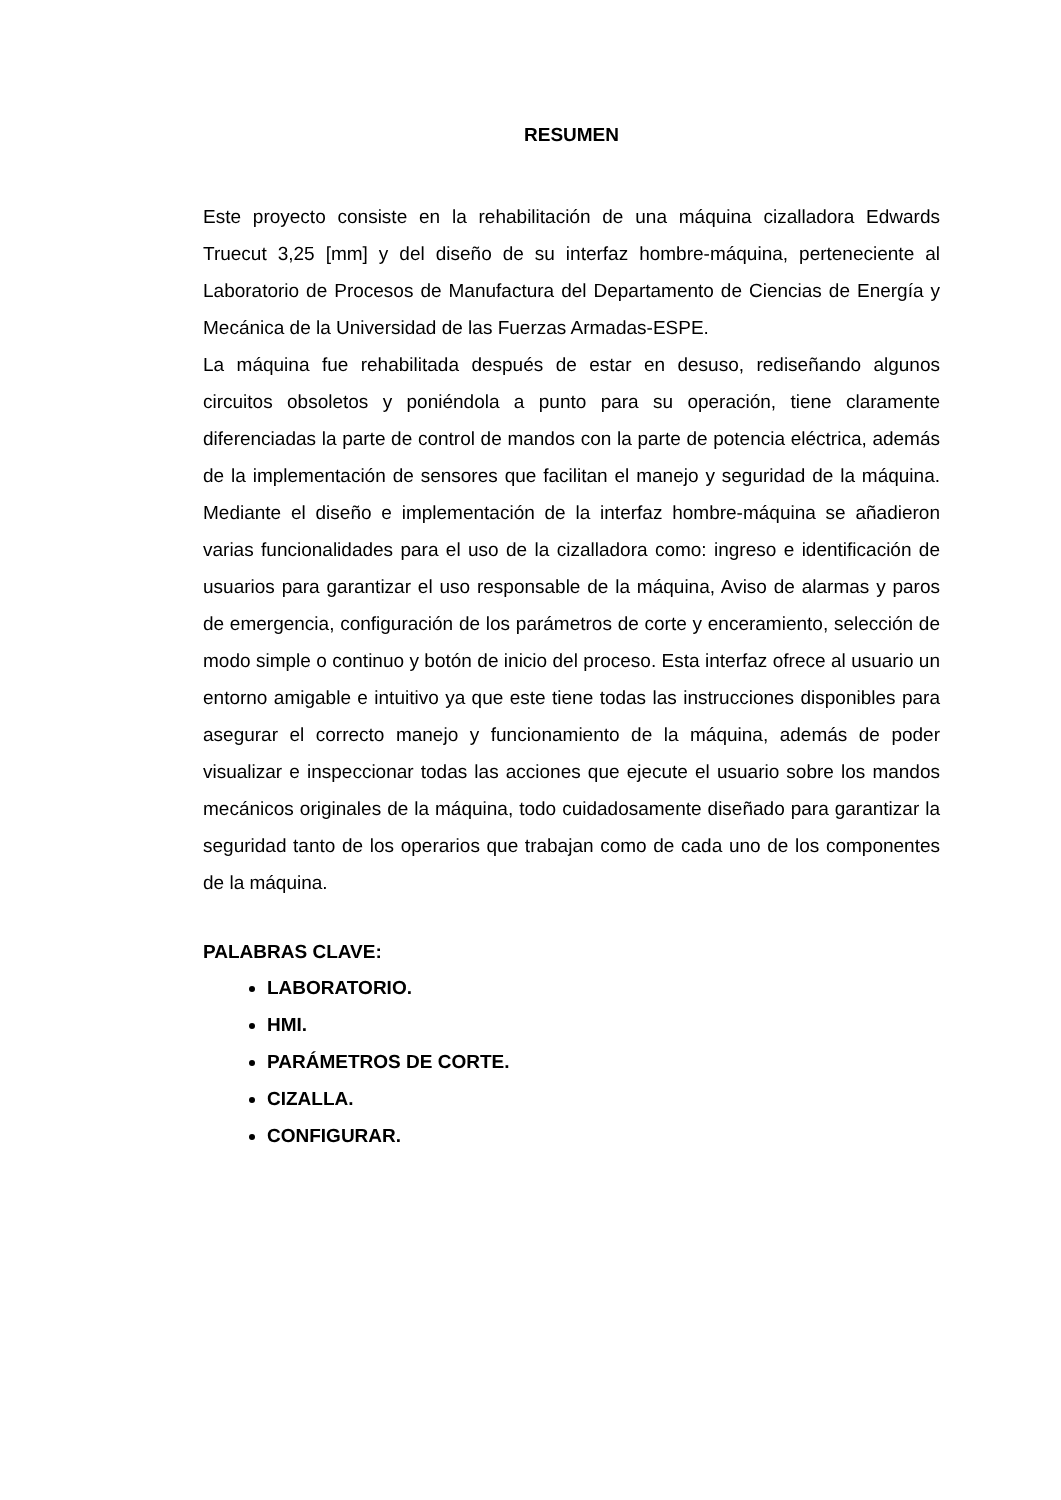RESUMEN
Este proyecto consiste en la rehabilitación de una máquina cizalladora Edwards Truecut 3,25 [mm] y del diseño de su interfaz hombre-máquina, perteneciente al Laboratorio de Procesos de Manufactura del Departamento de Ciencias de Energía y Mecánica de la Universidad de las Fuerzas Armadas-ESPE.
La máquina fue rehabilitada después de estar en desuso, rediseñando algunos circuitos obsoletos y poniéndola a punto para su operación, tiene claramente diferenciadas la parte de control de mandos con la parte de potencia eléctrica, además de la implementación de sensores que facilitan el manejo y seguridad de la máquina. Mediante el diseño e implementación de la interfaz hombre-máquina se añadieron varias funcionalidades para el uso de la cizalladora como: ingreso e identificación de usuarios para garantizar el uso responsable de la máquina, Aviso de alarmas y paros de emergencia, configuración de los parámetros de corte y enceramiento, selección de modo simple o continuo y botón de inicio del proceso. Esta interfaz ofrece al usuario un entorno amigable e intuitivo ya que este tiene todas las instrucciones disponibles para asegurar el correcto manejo y funcionamiento de la máquina, además de poder visualizar e inspeccionar todas las acciones que ejecute el usuario sobre los mandos mecánicos originales de la máquina, todo cuidadosamente diseñado para garantizar la seguridad tanto de los operarios que trabajan como de cada uno de los componentes de la máquina.
PALABRAS CLAVE:
LABORATORIO.
HMI.
PARÁMETROS DE CORTE.
CIZALLA.
CONFIGURAR.